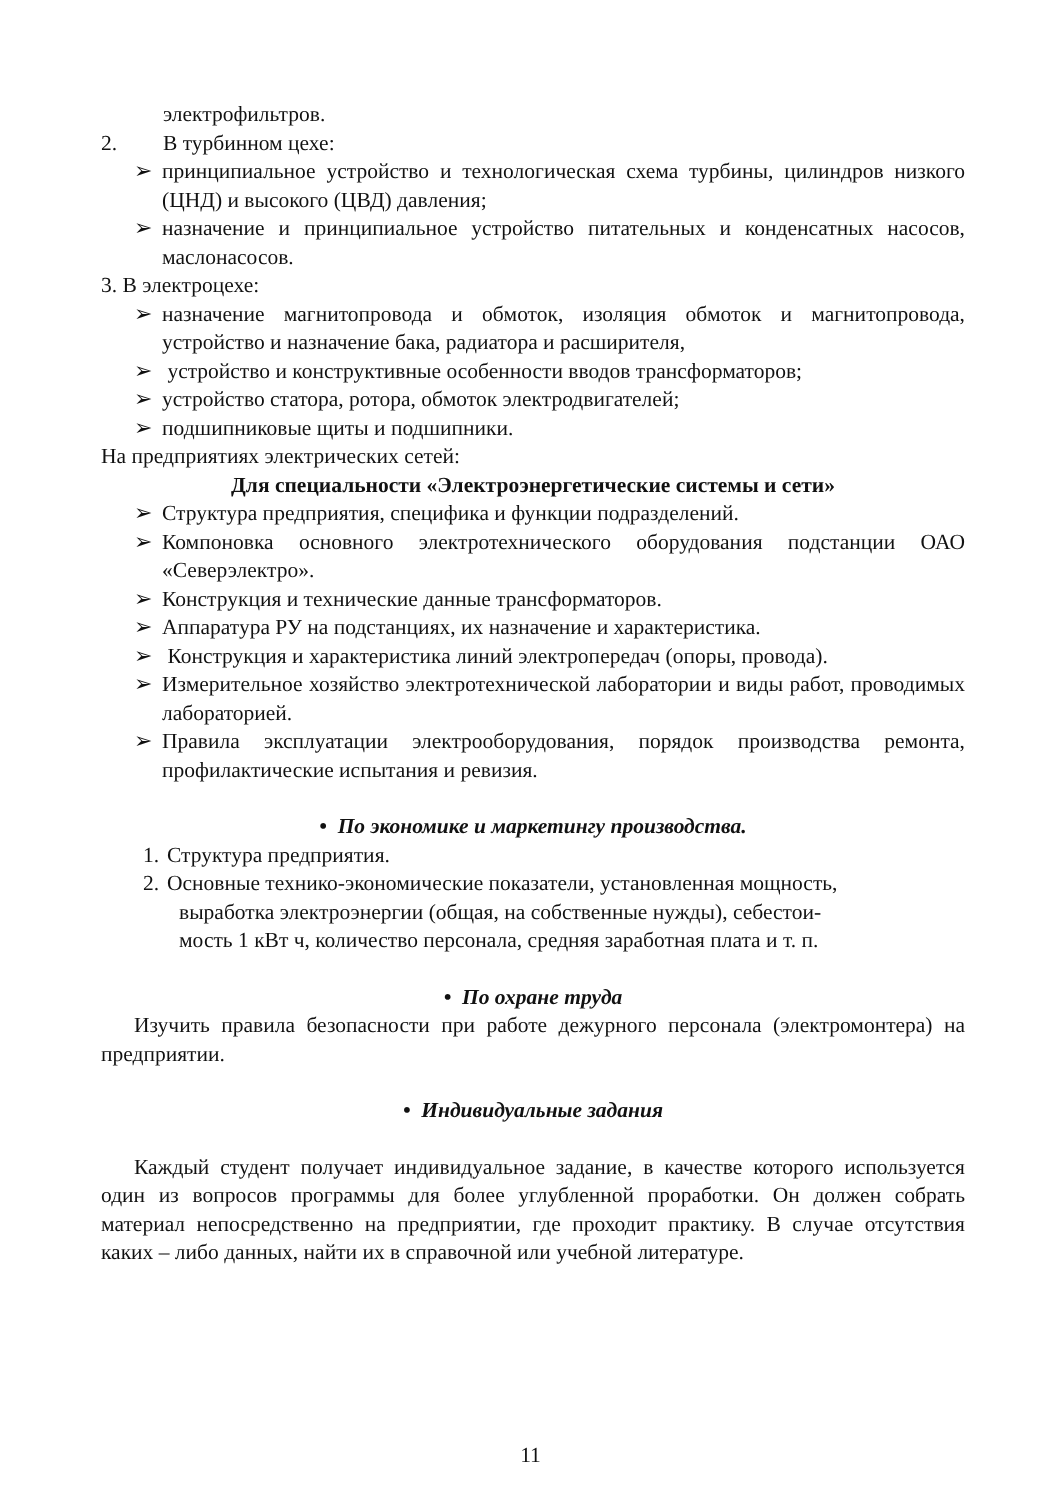электрофильтров.
2. В турбинном цехе:
➢ принципиальное устройство и технологическая схема турбины, цилиндров низкого (ЦНД) и высокого (ЦВД) давления;
➢ назначение и принципиальное устройство питательных и конденсатных насосов, маслонасосов.
3. В электроцехе:
➢ назначение магнитопровода и обмоток, изоляция обмоток и магнитопровода, устройство и назначение бака, радиатора и расширителя,
➢ устройство и конструктивные особенности вводов трансформаторов;
➢ устройство статора, ротора, обмоток электродвигателей;
➢ подшипниковые щиты и подшипники.
На предприятиях электрических сетей:
Для специальности «Электроэнергетические системы и сети»
➢ Структура предприятия, специфика и функции подразделений.
➢ Компоновка основного электротехнического оборудования подстанции ОАО «Северэлектро».
➢ Конструкция и технические данные трансформаторов.
➢ Аппаратура РУ на подстанциях, их назначение и характеристика.
➢ Конструкция и характеристика линий электропередач (опоры, провода).
➢ Измерительное хозяйство электротехнической лаборатории и виды работ, проводимых лабораторией.
➢ Правила эксплуатации электрооборудования, порядок производства ремонта, профилактические испытания и ревизия.
• По экономике и маркетингу производства.
1.
Структура предприятия.
2.
Основные технико-экономические показатели, установленная мощность,
выработка электроэнергии (общая, на собственные нужды), себестои-
мость 1 кВт ч, количество персонала, средняя заработная плата и т. п.
• По охране труда
Изучить правила безопасности при работе дежурного персонала (электромонтера) на предприятии.
• Индивидуальные задания
Каждый студент получает индивидуальное задание, в качестве которого используется один из вопросов программы для более углубленной проработки. Он должен собрать материал непосредственно на предприятии, где проходит практику. В случае отсутствия каких – либо данных, найти их в справочной или учебной литературе.
11